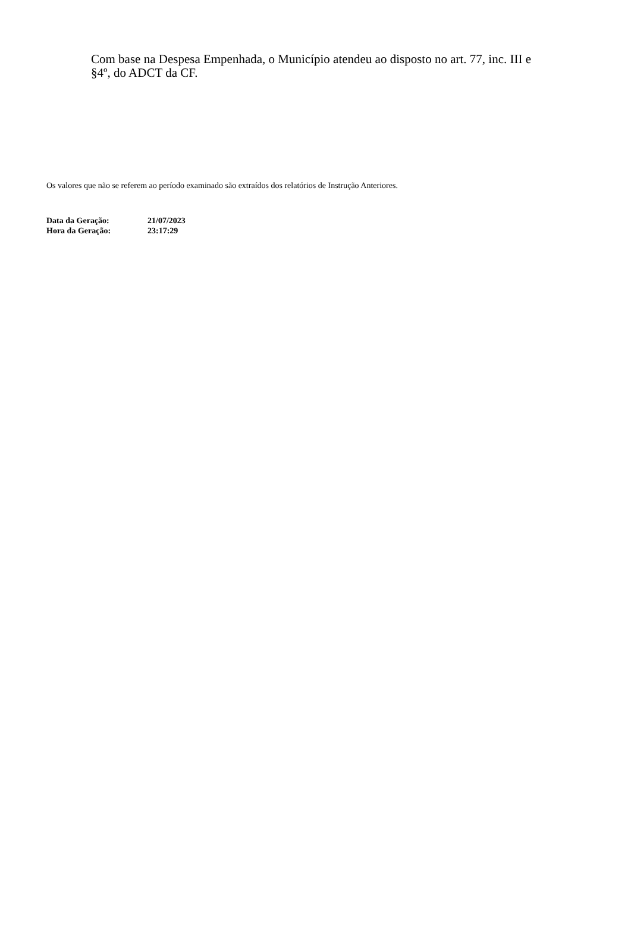Com base na Despesa Empenhada, o Município atendeu ao disposto no art. 77, inc. III e §4º, do ADCT da CF.
Os valores que não se referem ao período examinado são extraídos dos relatórios de Instrução Anteriores.
| Data da Geração: | 21/07/2023 |
| Hora da Geração: | 23:17:29 |